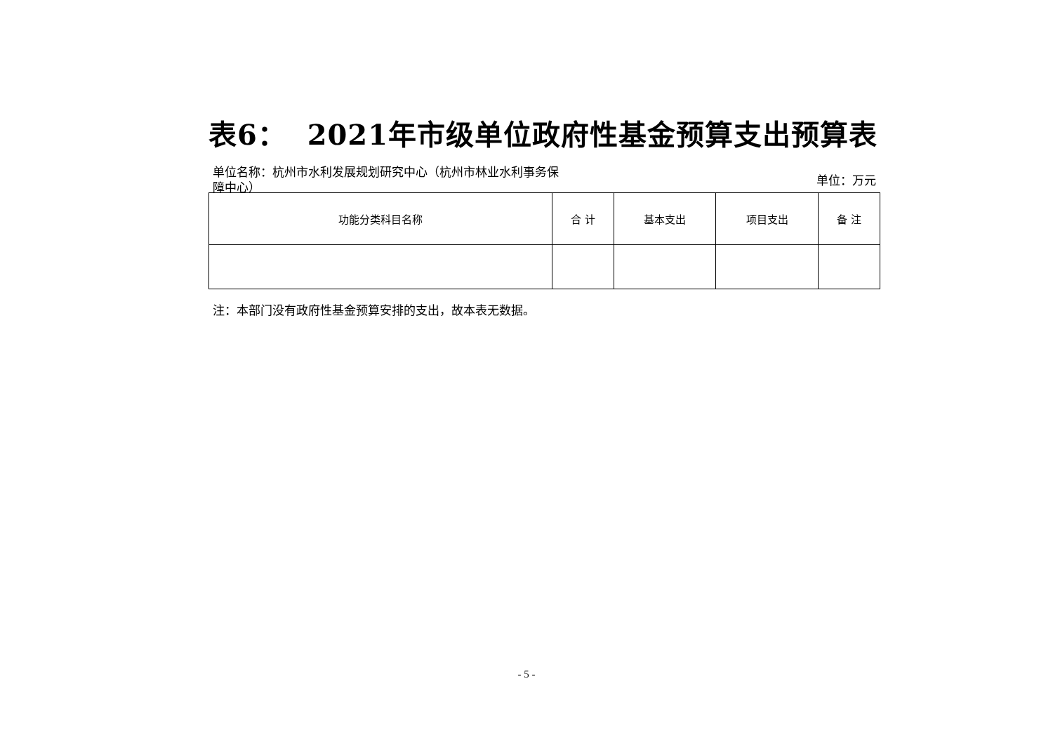表6： 2021年市级单位政府性基金预算支出预算表
单位名称：杭州市水利发展规划研究中心（杭州市林业水利事务保障中心）
单位：万元
| 功能分类科目名称 | 合 计 | 基本支出 | 项目支出 | 备 注 |
| --- | --- | --- | --- | --- |
注：本部门没有政府性基金预算安排的支出，故本表无数据。
- 5 -